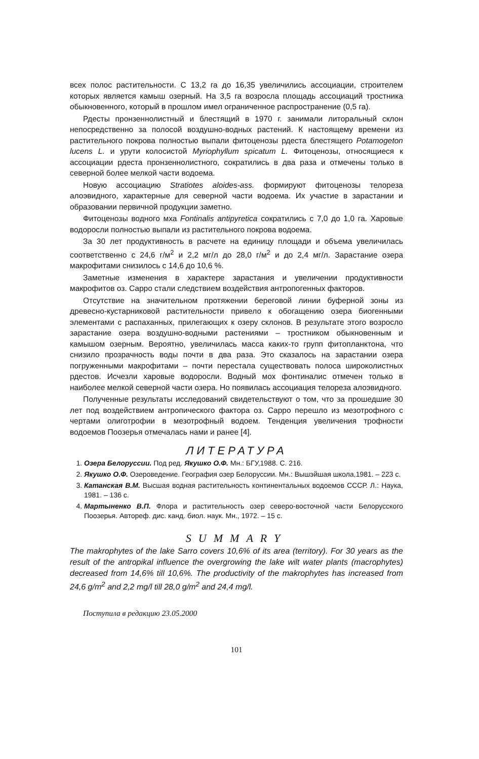всех полос растительности. С 13,2 га до 16,35 увеличились ассоциации, строителем которых является камыш озерный. На 3,5 га возросла площадь ассоциаций тростника обыкновенного, который в прошлом имел ограниченное распространение (0,5 га).
Рдесты пронзеннолистный и блестящий в 1970 г. занимали литоральный склон непосредственно за полосой воздушно-водных растений. К настоящему времени из растительного покрова полностью выпали фитоценозы рдеста блестящего Potamogeton lucens L. и урути колосистой Myriophyllum spicatum L. Фитоценозы, относящиеся к ассоциации рдеста пронзеннолистного, сократились в два раза и отмечены только в северной более мелкой части водоема.
Новую ассоциацию Stratiotes aloides-ass. формируют фитоценозы телореза алоэвидного, характерные для северной части водоема. Их участие в зарастании и образовании первичной продукции заметно.
Фитоценозы водного мха Fontinalis antipyretica сократились с 7,0 до 1,0 га. Харовые водоросли полностью выпали из растительного покрова водоема.
За 30 лет продуктивность в расчете на единицу площади и объема увеличилась соответственно с 24,6 г/м<sup>2</sup> и 2,2 мг/л до 28,0 г/м<sup>2</sup> и до 2,4 мг/л. Зарастание озера макрофитами снизилось с 14,6 до 10,6 %.
Заметные изменения в характере зарастания и увеличении продуктивности макрофитов оз. Сарро стали следствием воздействия антропогенных факторов.
Отсутствие на значительном протяжении береговой линии буферной зоны из древесно-кустарниковой растительности привело к обогащению озера биогенными элементами с распаханных, прилегающих к озеру склонов. В результате этого возросло зарастание озера воздушно-водными растениями – тростником обыкновенным и камышом озерным. Вероятно, увеличилась масса каких-то групп фитопланктона, что снизило прозрачность воды почти в два раза. Это сказалось на зарастании озера погруженными макрофитами – почти перестала существовать полоса широколистных рдестов. Исчезли харовые водоросли. Водный мох фонтиналис отмечен только в наиболее мелкой северной части озера. Но появилась ассоциация телореза алоэвидного.
Полученные результаты исследований свидетельствуют о том, что за прошедшие 30 лет под воздействием антропического фактора оз. Сарро перешло из мезотрофного с чертами олиготрофии в мезотрофный водоем. Тенденция увеличения трофности водоемов Поозерья отмечалась нами и ранее [4].
ЛИТЕРАТУРА
1. Озера Белоруссии. Под ред. Якушко О.Ф. Мн.: БГУ,1988. С. 216.
2. Якушко О.Ф. Озероведение. География озер Белоруссии. Мн.: Вышэйшая школа,1981. – 223 с.
3. Катанская В.М. Высшая водная растительность континентальных водоемов СССР. Л.: Наука, 1981. – 136 с.
4. Мартыненко В.П. Флора и растительность озер северо-восточной части Белорусского Поозерья. Автореф. дис. канд. биол. наук. Мн., 1972. – 15 с.
SUMMARY
The makrophytes of the lake Sarro covers 10,6% of its area (territory). For 30 years as the result of the antropikal influence the overgrowing the lake wilt water plants (macrophytes) decreased from 14,6% till 10,6%. The productivity of the makrophytes has increased from 24,6 g/m<sup>2</sup> and 2,2 mg/l till 28,0 g/m<sup>2</sup> and 24,4 mg/l.
Поступила в редакцию 23.05.2000
101